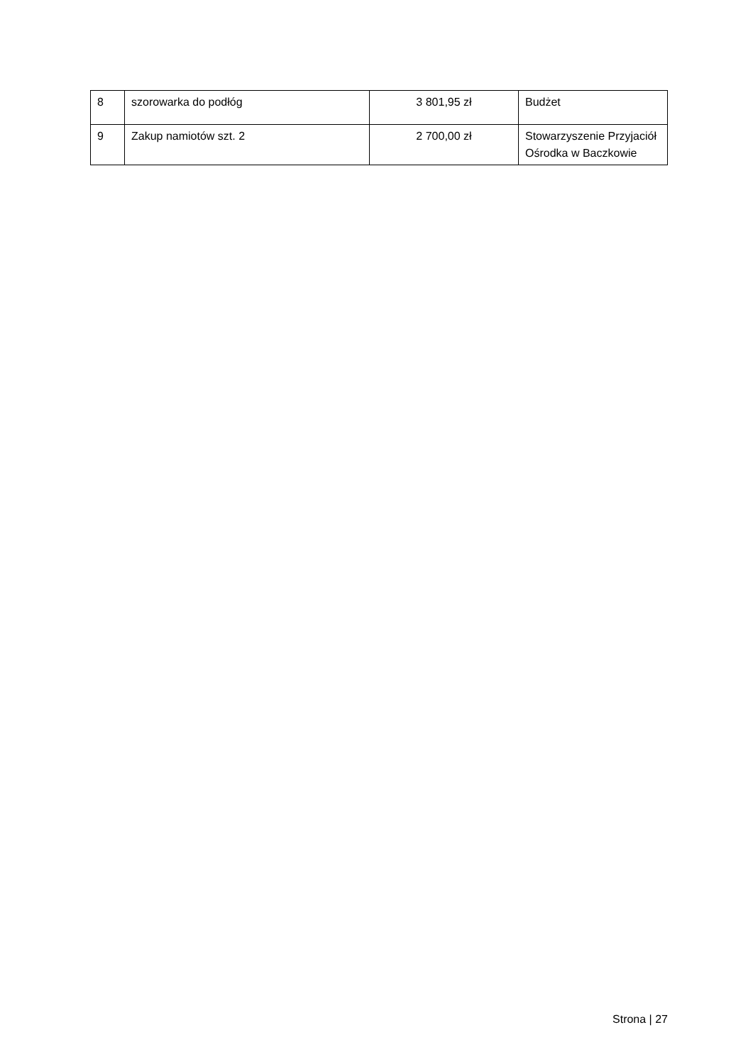| 8 | szorowarka do podłóg | 3 801,95 zł | Budżet |
| 9 | Zakup namiotów szt. 2 | 2 700,00 zł | Stowarzyszenie Przyjaciół Ośrodka w Baczkowie |
Strona | 27